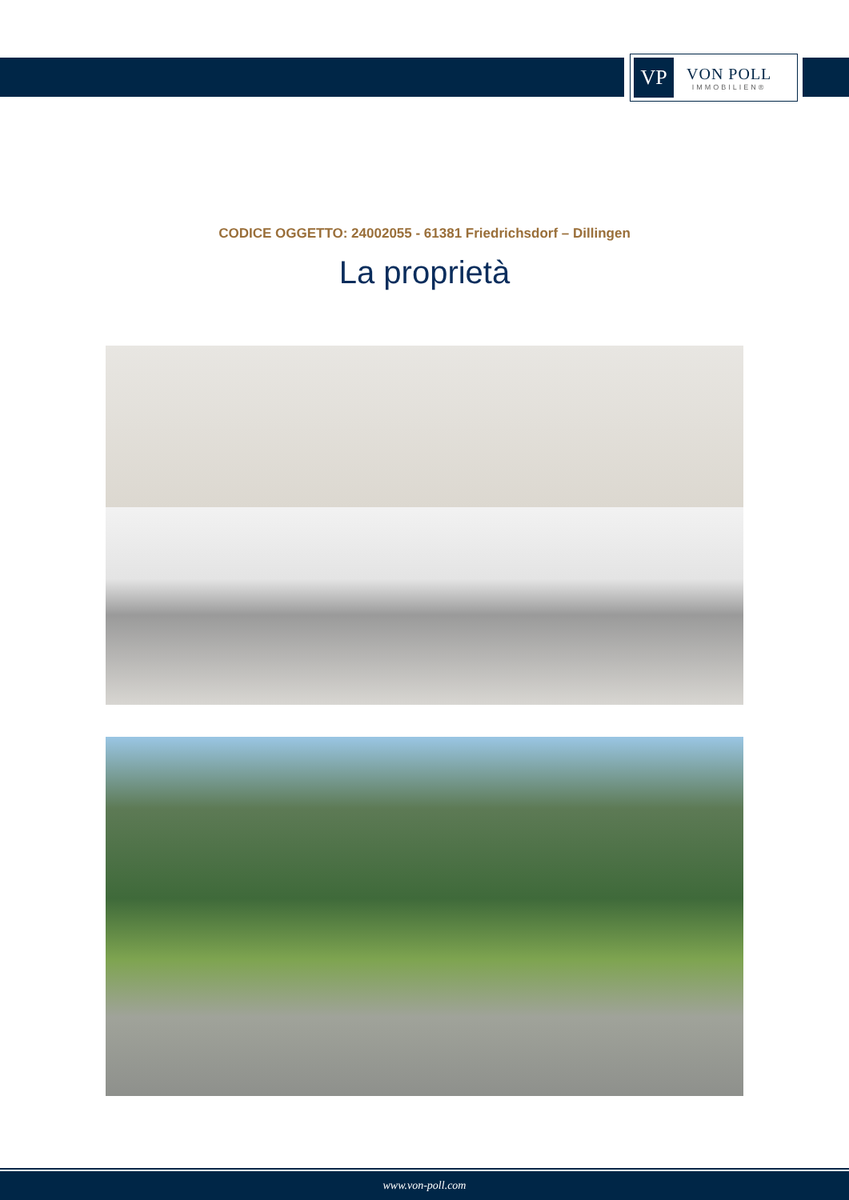VP
VON POLL
IMMOBILIEN®
CODICE OGGETTO: 24002055 - 61381 Friedrichsdorf – Dillingen
La proprietà
www.von-poll.com